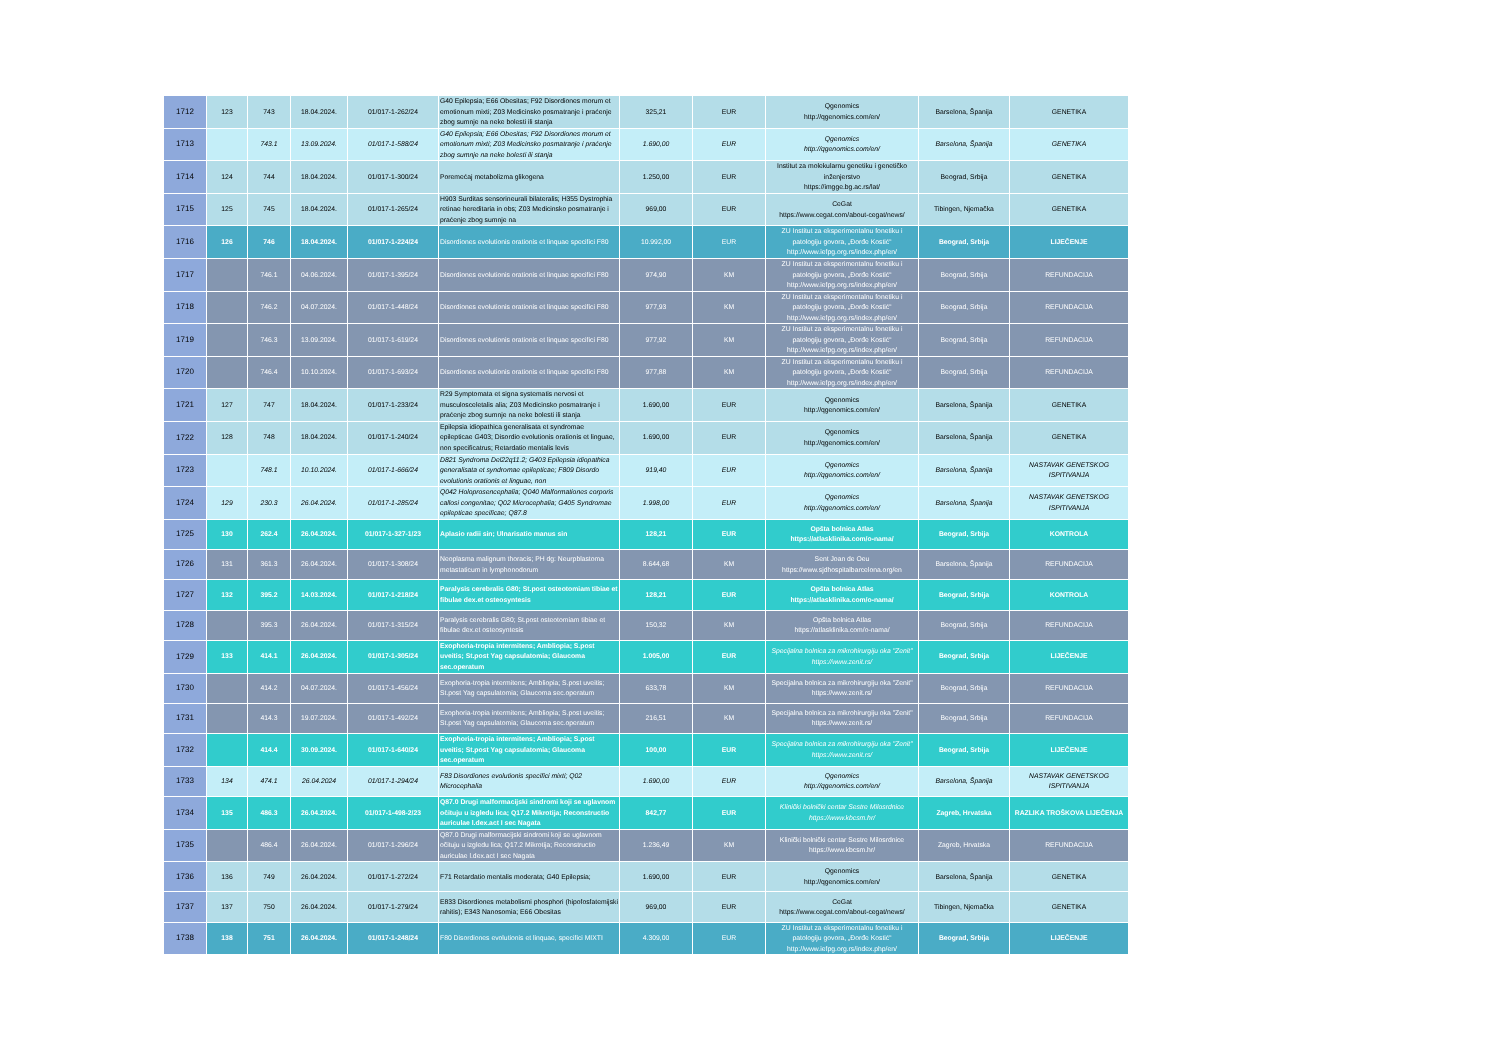| 1712 | 123 | 743 | 18.04.2024. | 01/017-1-262/24 | G40 Epilepsia; E66 Obesitas; F92 Disordiones morum et emotionum mixti; Z03 Medicinsko posmatranje i praćenje zbog sumnje na neke bolesti ili stanja | 325,21 | EUR | Qgenomics http://qgenomics.com/en/ | Barselona, Španija | GENETIKA |
| 1713 | | 743.1 | 13.09.2024. | 01/017-1-588/24 | G40 Epilepsia; E66 Obesitas; F92 Disordiones morum et emotionum mixti; Z03 Medicinsko posmatranje i praćenje zbog sumnje na neke bolesti ili stanja | 1.690,00 | EUR | Qgenomics http://qgenomics.com/en/ | Barselona, Španija | GENETIKA |
| 1714 | 124 | 744 | 18.04.2024. | 01/017-1-300/24 | Poremećaj metabolizma glikogena | 1.250,00 | EUR | Institut za molekularnu genetiku i genetičko inženjerstvo https://imgge.bg.ac.rs/lat/ | Beograd, Srbija | GENETIKA |
| 1715 | 125 | 745 | 18.04.2024. | 01/017-1-265/24 | H903 Surditas sensorineurali bilateralis; H355 Dystrophia retinae hereditaria in obs; Z03 Medicinsko posmatranje i praćenje zbog sumnje na | 969,00 | EUR | CeGat https://www.cegat.com/about-cegat/news/ | Tibingen, Njemačka | GENETIKA |
| 1716 | 126 | 746 | 18.04.2024. | 01/017-1-224/24 | Disordiones evolutionis orationis et linquae specifici F80 | 10.992,00 | EUR | ZU Institut za eksperimentalnu fonetiku i patologiju govora, „Đorđe Kostić“ http://www.iefpg.org.rs/index.php/en/ | Beograd, Srbija | LIJEČENJE |
| 1717 | | 746.1 | 04.06.2024. | 01/017-1-395/24 | Disordiones evolutionis orationis et linquae specifici F80 | 974,90 | KM | ZU Institut za eksperimentalnu fonetiku i patologiju govora, „Đorđe Kostić“ http://www.iefpg.org.rs/index.php/en/ | Beograd, Srbija | REFUNDACIJA |
| 1718 | | 746.2 | 04.07.2024. | 01/017-1-448/24 | Disordiones evolutionis orationis et linquae specifici F80 | 977,93 | KM | ZU Institut za eksperimentalnu fonetiku i patologiju govora, „Đorđe Kostić“ http://www.iefpg.org.rs/index.php/en/ | Beograd, Srbija | REFUNDACIJA |
| 1719 | | 746.3 | 13.09.2024. | 01/017-1-619/24 | Disordiones evolutionis orationis et linquae specifici F80 | 977,92 | KM | ZU Institut za eksperimentalnu fonetiku i patologiju govora, „Đorđe Kostić“ http://www.iefpg.org.rs/index.php/en/ | Beograd, Srbija | REFUNDACIJA |
| 1720 | | 746.4 | 10.10.2024. | 01/017-1-693/24 | Disordiones evolutionis orationis et linquae specifici F80 | 977,88 | KM | ZU Institut za eksperimentalnu fonetiku i patologiju govora, „Đorđe Kostić“ http://www.iefpg.org.rs/index.php/en/ | Beograd, Srbija | REFUNDACIJA |
| 1721 | 127 | 747 | 18.04.2024. | 01/017-1-233/24 | R29 Symptomata et signa systematis nervosi et musculosceletalis alia; Z03 Medicinsko posmatranje i praćenje zbog sumnje na neke bolesti ili stanja | 1.690,00 | EUR | Qgenomics http://qgenomics.com/en/ | Barselona, Španija | GENETIKA |
| 1722 | 128 | 748 | 18.04.2024. | 01/017-1-240/24 | Epilepsia idiopathica generalisata et syndromae epilepticae G403; Disordio evolutionis orationis et linguae, non specificatrus; Retardatio mentalis levis | 1.690,00 | EUR | Qgenomics http://qgenomics.com/en/ | Barselona, Španija | GENETIKA |
| 1723 | | 748.1 | 10.10.2024. | 01/017-1-666/24 | D821 Syndroma Del22q11.2; G403 Epilepsia idiopathica generalisata et syndromae epilepticae; F809 Disordo evolutionis orationis et linguae, non | 919,40 | EUR | Qgenomics http://qgenomics.com/en/ | Barselona, Španija | NASTAVAK GENETSKOG ISPITIVANJA |
| 1724 | 129 | 230.3 | 26.04.2024. | 01/017-1-285/24 | Q042 Holoprosencephalia; Q040 Malformationes corporis callosi congenitae; Q02 Microcephalia; G405 Syndromae epilepticae specificae; Q87.8 | 1.998,00 | EUR | Qgenomics http://qgenomics.com/en/ | Barselona, Španija | NASTAVAK GENETSKOG ISPITIVANJA |
| 1725 | 130 | 262.4 | 26.04.2024. | 01/017-1-327-1/23 | Aplasio radii sin; Ulnarisatio manus sin | 128,21 | EUR | Opšta bolnica Atlas https://atlasklinika.com/o-nama/ | Beograd, Srbija | KONTROLA |
| 1726 | 131 | 361.3 | 26.04.2024. | 01/017-1-308/24 | Neoplasma malignum thoracis; PH dg: Neurpblastoma metastaticum in lymphonodorum | 8.644,68 | KM | Sent Joan de Oeu https://www.sjdhospitalbarcelona.org/en | Barselona, Španija | REFUNDACIJA |
| 1727 | 132 | 395.2 | 14.03.2024. | 01/017-1-218/24 | Paralysis cerebralis G80; St.post osteotomiam tibiae et fibulae dex.et osteosyntesis | 128,21 | EUR | Opšta bolnica Atlas https://atlasklinika.com/o-nama/ | Beograd, Srbija | KONTROLA |
| 1728 | | 395.3 | 26.04.2024. | 01/017-1-315/24 | Paralysis cerebralis G80; St.post osteotomiam tibiae et fibulae dex.et osteosyntesis | 150,32 | KM | Opšta bolnica Atlas https://atlasklinika.com/o-nama/ | Beograd, Srbija | REFUNDACIJA |
| 1729 | 133 | 414.1 | 26.04.2024. | 01/017-1-305/24 | Exophoria-tropia intermitens; Ambliopia; S.post uveitis; St.post Yag capsulatomia; Glaucoma sec.operatum | 1.005,00 | EUR | Specijalna bolnica za mikrohirurgiju oka "Zenit" https://www.zenit.rs/ | Beograd, Srbija | LIJEČENJE |
| 1730 | | 414.2 | 04.07.2024. | 01/017-1-456/24 | Exophoria-tropia intermitens; Ambliopia; S.post uveitis; St.post Yag capsulatomia; Glaucoma sec.operatum | 633,78 | KM | Specijalna bolnica za mikrohirurgiju oka "Zenit" https://www.zenit.rs/ | Beograd, Srbija | REFUNDACIJA |
| 1731 | | 414.3 | 19.07.2024. | 01/017-1-492/24 | Exophoria-tropia intermitens; Ambliopia; S.post uveitis; St.post Yag capsulatomia; Glaucoma sec.operatum | 216,51 | KM | Specijalna bolnica za mikrohirurgiju oka "Zenit" https://www.zenit.rs/ | Beograd, Srbija | REFUNDACIJA |
| 1732 | | 414.4 | 30.09.2024. | 01/017-1-640/24 | Exophoria-tropia intermitens; Ambliopia; S.post uveitis; St.post Yag capsulatomia; Glaucoma sec.operatum | 100,00 | EUR | Specijalna bolnica za mikrohirurgiju oka "Zenit" https://www.zenit.rs/ | Beograd, Srbija | LIJEČENJE |
| 1733 | 134 | 474.1 | 26.04.2024 | 01/017-1-294/24 | F83 Disordiones evolutionis specifici mixti; Q02 Microcephalia | 1.690,00 | EUR | Qgenomics http://qgenomics.com/en/ | Barselona, Španija | NASTAVAK GENETSKOG ISPITIVANJA |
| 1734 | 135 | 486.3 | 26.04.2024. | 01/017-1-498-2/23 | Q87.0 Drugi malformacijski sindromi koji se uglavnom očituju u izgledu lica; Q17.2 Mikrotija; Reconstructio auriculae l.dex.act I sec Nagata | 842,77 | EUR | Klinički bolnički centar Sestre Milosrdnice https://www.kbcsm.hr/ | Zagreb, Hrvatska | RAZLIKA TROŠKOVA LIJEČENJA |
| 1735 | | 486.4 | 26.04.2024. | 01/017-1-296/24 | Q87.0 Drugi malformacijski sindromi koji se uglavnom očituju u izgledu lica; Q17.2 Mikrotija; Reconstructio auriculae l.dex.act I sec Nagata | 1.236,49 | KM | Klinički bolnički centar Sestre Milosrdnice https://www.kbcsm.hr/ | Zagreb, Hrvatska | REFUNDACIJA |
| 1736 | 136 | 749 | 26.04.2024. | 01/017-1-272/24 | F71 Retardatio mentalis moderata; G40 Epilepsia; | 1.690,00 | EUR | Qgenomics http://qgenomics.com/en/ | Barselona, Španija | GENETIKA |
| 1737 | 137 | 750 | 26.04.2024. | 01/017-1-279/24 | E833 Disordiones metabolismi phosphori (hipofosfatemijski rahitis); E343 Nanosomia; E66 Obesitas | 969,00 | EUR | CeGat https://www.cegat.com/about-cegat/news/ | Tibingen, Njemačka | GENETIKA |
| 1738 | 138 | 751 | 26.04.2024. | 01/017-1-248/24 | F80 Disordiones evolutionis et linquae, specifici MIXTI | 4.309,00 | EUR | ZU Institut za eksperimentalnu fonetiku i patologiju govora, „Đorđe Kostić“ http://www.iefpg.org.rs/index.php/en/ | Beograd, Srbija | LIJEČENJE |